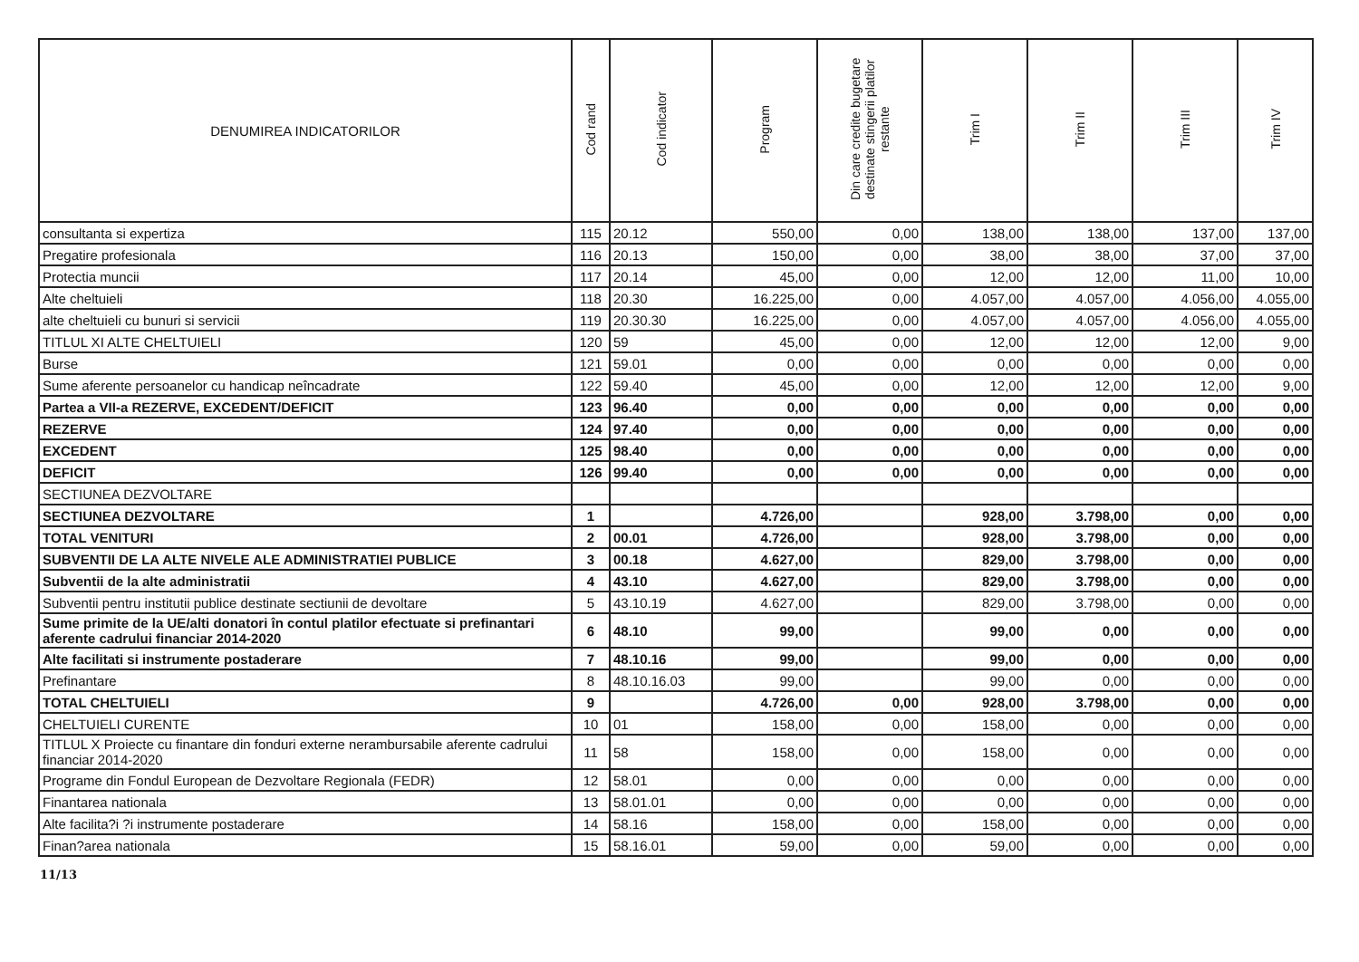| DENUMIREA INDICATORILOR | Cod rand | Cod indicator | Program | Din care credite bugetare destinate stingerii platilor restante | Trim I | Trim II | Trim III | Trim IV |
| --- | --- | --- | --- | --- | --- | --- | --- | --- |
| consultanta si expertiza | 115 | 20.12 | 550,00 | 0,00 | 138,00 | 138,00 | 137,00 | 137,00 |
| Pregatire profesionala | 116 | 20.13 | 150,00 | 0,00 | 38,00 | 38,00 | 37,00 | 37,00 |
| Protectia muncii | 117 | 20.14 | 45,00 | 0,00 | 12,00 | 12,00 | 11,00 | 10,00 |
| Alte cheltuieli | 118 | 20.30 | 16.225,00 | 0,00 | 4.057,00 | 4.057,00 | 4.056,00 | 4.055,00 |
| alte cheltuieli cu bunuri si servicii | 119 | 20.30.30 | 16.225,00 | 0,00 | 4.057,00 | 4.057,00 | 4.056,00 | 4.055,00 |
| TITLUL XI ALTE CHELTUIELI | 120 | 59 | 45,00 | 0,00 | 12,00 | 12,00 | 12,00 | 9,00 |
| Burse | 121 | 59.01 | 0,00 | 0,00 | 0,00 | 0,00 | 0,00 | 0,00 |
| Sume aferente persoanelor cu handicap neîncadrate | 122 | 59.40 | 45,00 | 0,00 | 12,00 | 12,00 | 12,00 | 9,00 |
| Partea a VII-a REZERVE, EXCEDENT/DEFICIT | 123 | 96.40 | 0,00 | 0,00 | 0,00 | 0,00 | 0,00 | 0,00 |
| REZERVE | 124 | 97.40 | 0,00 | 0,00 | 0,00 | 0,00 | 0,00 | 0,00 |
| EXCEDENT | 125 | 98.40 | 0,00 | 0,00 | 0,00 | 0,00 | 0,00 | 0,00 |
| DEFICIT | 126 | 99.40 | 0,00 | 0,00 | 0,00 | 0,00 | 0,00 | 0,00 |
| SECTIUNEA DEZVOLTARE | | | | | | | | |
| SECTIUNEA DEZVOLTARE | 1 | | 4.726,00 | | 928,00 | 3.798,00 | 0,00 | 0,00 |
| TOTAL VENITURI | 2 | 00.01 | 4.726,00 | | 928,00 | 3.798,00 | 0,00 | 0,00 |
| SUBVENTII DE LA ALTE NIVELE ALE ADMINISTRATIEI PUBLICE | 3 | 00.18 | 4.627,00 | | 829,00 | 3.798,00 | 0,00 | 0,00 |
| Subventii de la alte administratii | 4 | 43.10 | 4.627,00 | | 829,00 | 3.798,00 | 0,00 | 0,00 |
| Subventii pentru institutii publice destinate sectiunii de devoltare | 5 | 43.10.19 | 4.627,00 | | 829,00 | 3.798,00 | 0,00 | 0,00 |
| Sume primite de la UE/alti donatori în contul platilor efectuate si prefinantari aferente cadrului financiar 2014-2020 | 6 | 48.10 | 99,00 | | 99,00 | 0,00 | 0,00 | 0,00 |
| Alte facilitati si instrumente postaderare | 7 | 48.10.16 | 99,00 | | 99,00 | 0,00 | 0,00 | 0,00 |
| Prefinantare | 8 | 48.10.16.03 | 99,00 | | 99,00 | 0,00 | 0,00 | 0,00 |
| TOTAL CHELTUIELI | 9 | | 4.726,00 | 0,00 | 928,00 | 3.798,00 | 0,00 | 0,00 |
| CHELTUIELI CURENTE | 10 | 01 | 158,00 | 0,00 | 158,00 | 0,00 | 0,00 | 0,00 |
| TITLUL X Proiecte cu finantare din fonduri externe nerambursabile aferente cadrului financiar 2014-2020 | 11 | 58 | 158,00 | 0,00 | 158,00 | 0,00 | 0,00 | 0,00 |
| Programe din Fondul European de Dezvoltare Regionala (FEDR) | 12 | 58.01 | 0,00 | 0,00 | 0,00 | 0,00 | 0,00 | 0,00 |
| Finantarea nationala | 13 | 58.01.01 | 0,00 | 0,00 | 0,00 | 0,00 | 0,00 | 0,00 |
| Alte facilita?i ?i instrumente postaderare | 14 | 58.16 | 158,00 | 0,00 | 158,00 | 0,00 | 0,00 | 0,00 |
| Finan?area nationala | 15 | 58.16.01 | 59,00 | 0,00 | 59,00 | 0,00 | 0,00 | 0,00 |
11/13